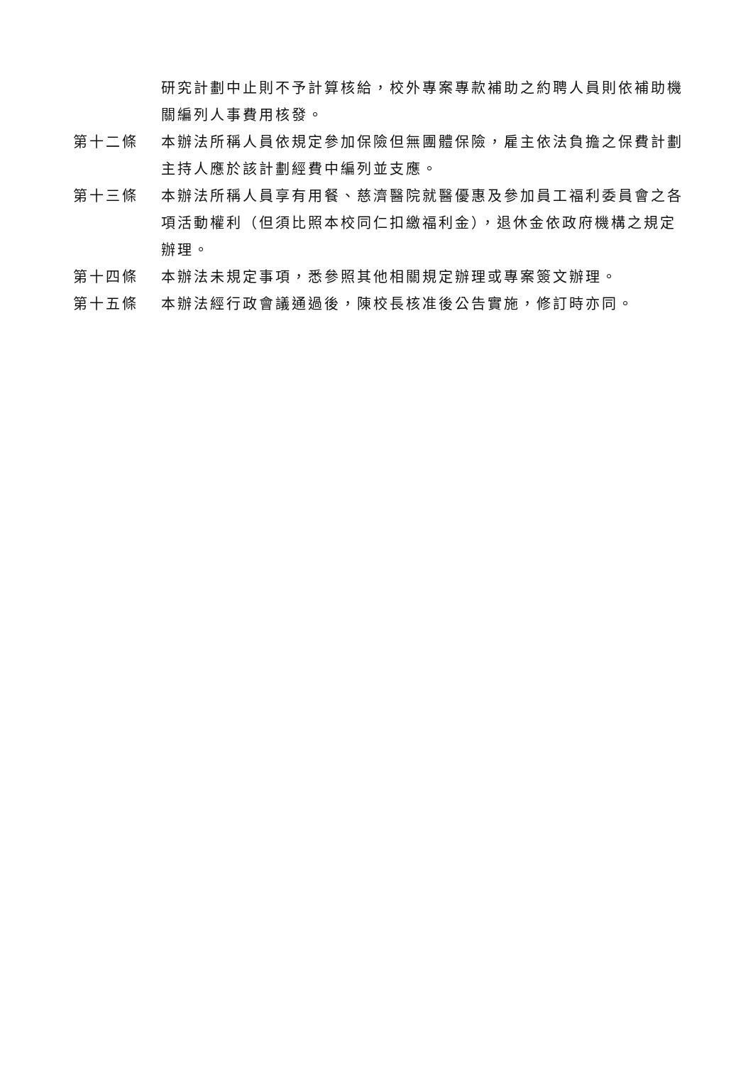研究計劃中止則不予計算核給，校外專案專款補助之約聘人員則依補助機關編列人事費用核發。
第十二條 本辦法所稱人員依規定參加保險但無團體保險，雇主依法負擔之保費計劃主持人應於該計劃經費中編列並支應。
第十三條 本辦法所稱人員享有用餐、慈濟醫院就醫優惠及參加員工福利委員會之各項活動權利（但須比照本校同仁扣繳福利金），退休金依政府機構之規定辦理。
第十四條 本辦法未規定事項，悉參照其他相關規定辦理或專案簽文辦理。
第十五條 本辦法經行政會議通過後，陳校長核准後公告實施，修訂時亦同。